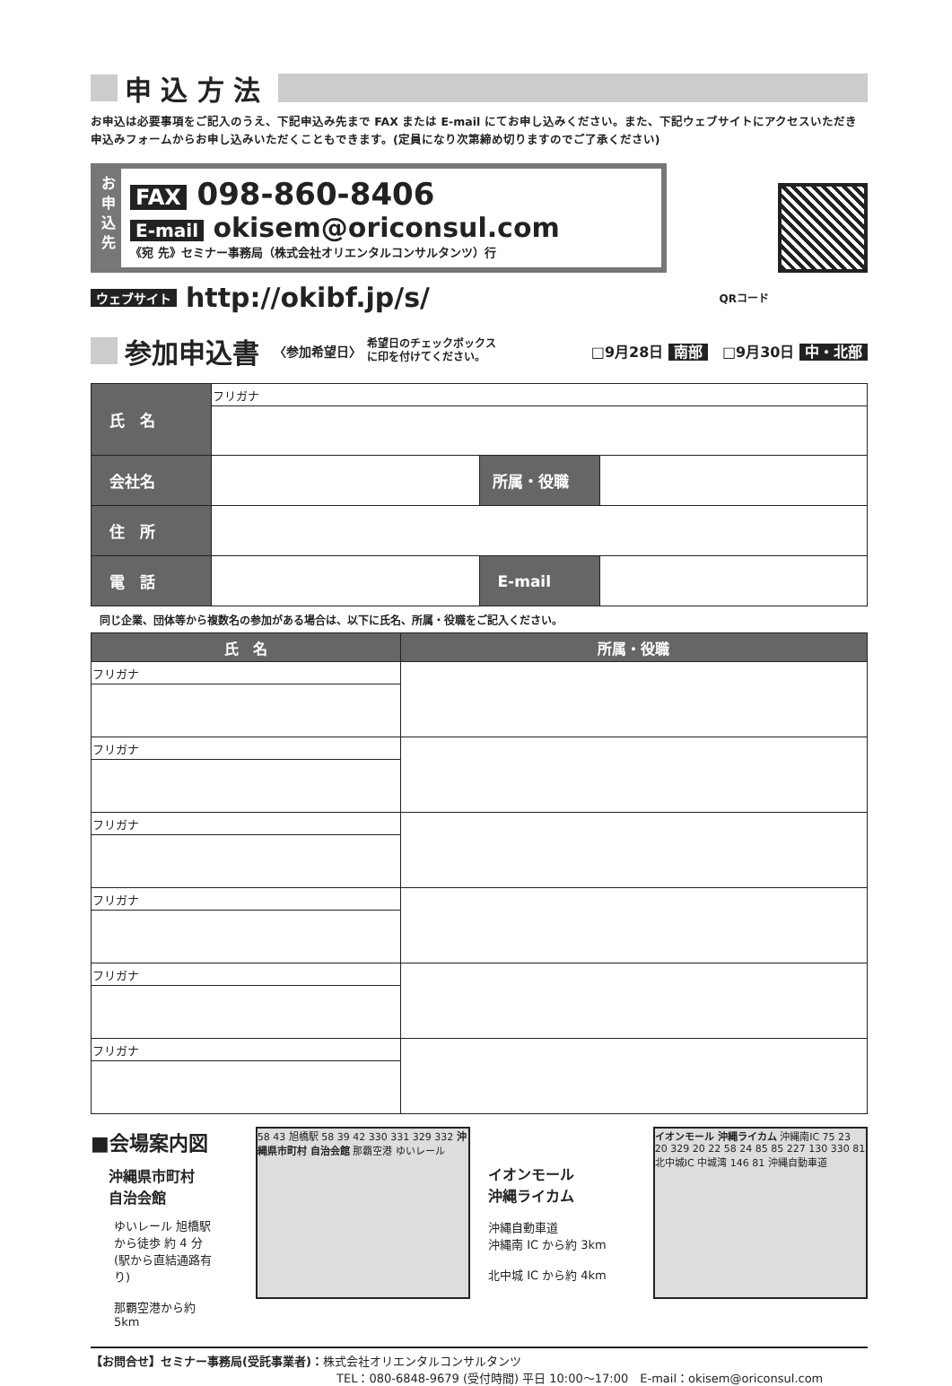申 込 方 法
お申込は必要事項をご記入のうえ、下記申込み先まで FAX または E-mail にてお申し込みください。また、下記ウェブサイトにアクセスいただき申込みフォームからお申し込みいただくこともできます。(定員になり次第締め切りますのでご了承ください)
お
申
込
先
FAX 098-860-8406
E-mail okisem@oriconsul.com
《宛 先》セミナー事務局（株式会社オリエンタルコンサルタンツ）行
ウェブサイト http://okibf.jp/s/ QRコード
参加申込書 〈参加希望日〉 希望日のチェックボックス
に印を付けてください。 □9月28日 南部　□9月30日 中・北部
| 氏 名 | フリガナ | | |
| 会社名 | | 所属・役職 | |
| 住 所 | | | |
| 電 話 | | E-mail | |
同じ企業、団体等から複数名の参加がある場合は、以下に氏名、所属・役職をご記入ください。
| 氏 名 | 所属・役職 |
| --- | --- |
| フリガナ | |
| フリガナ | |
| フリガナ | |
| フリガナ | |
| フリガナ | |
| フリガナ | |
■会場案内図
沖縄県市町村
自治会館
ゆいレール 旭橋駅から徒歩 約 4 分
(駅から直結通路有り)
那覇空港から約 5km
58 43 旭橋駅 58 39 42 330 331 329 332 沖縄県市町村 自治会館 那覇空港 ゆいレール
イオンモール
沖縄ライカム
沖縄自動車道
沖縄南 IC から約 3km
北中城 IC から約 4km
イオンモール 沖縄ライカム 沖縄南IC 75 23 20 329 20 22 58 24 85 85 227 130 330 81 北中城IC 中城湾 146 81 沖縄自動車道
【お問合せ】セミナー事務局(受託事業者)：株式会社オリエンタルコンサルタンツ
TEL：080-6848-9679 (受付時間) 平日 10:00～17:00　E-mail：okisem@oriconsul.com